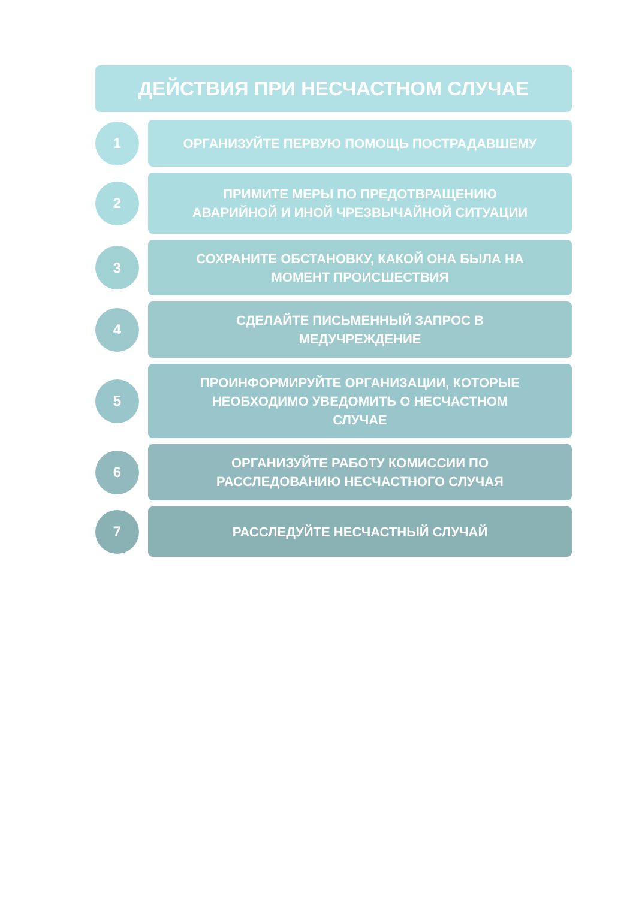ДЕЙСТВИЯ ПРИ НЕСЧАСТНОМ СЛУЧАЕ
1
ОРГАНИЗУЙТЕ ПЕРВУЮ ПОМОЩЬ ПОСТРАДАВШЕМУ
2
ПРИМИТЕ МЕРЫ ПО ПРЕДОТВРАЩЕНИЮ
АВАРИЙНОЙ И ИНОЙ ЧРЕЗВЫЧАЙНОЙ СИТУАЦИИ
3
СОХРАНИТЕ ОБСТАНОВКУ, КАКОЙ ОНА БЫЛА НА
МОМЕНТ ПРОИСШЕСТВИЯ
4
СДЕЛАЙТЕ ПИСЬМЕННЫЙ ЗАПРОС В
МЕДУЧРЕЖДЕНИЕ
5
ПРОИНФОРМИРУЙТЕ ОРГАНИЗАЦИИ, КОТОРЫЕ
НЕОБХОДИМО УВЕДОМИТЬ О НЕСЧАСТНОМ
СЛУЧАЕ
6
ОРГАНИЗУЙТЕ РАБОТУ КОМИССИИ ПО
РАССЛЕДОВАНИЮ НЕСЧАСТНОГО СЛУЧАЯ
7
РАССЛЕДУЙТЕ НЕСЧАСТНЫЙ СЛУЧАЙ